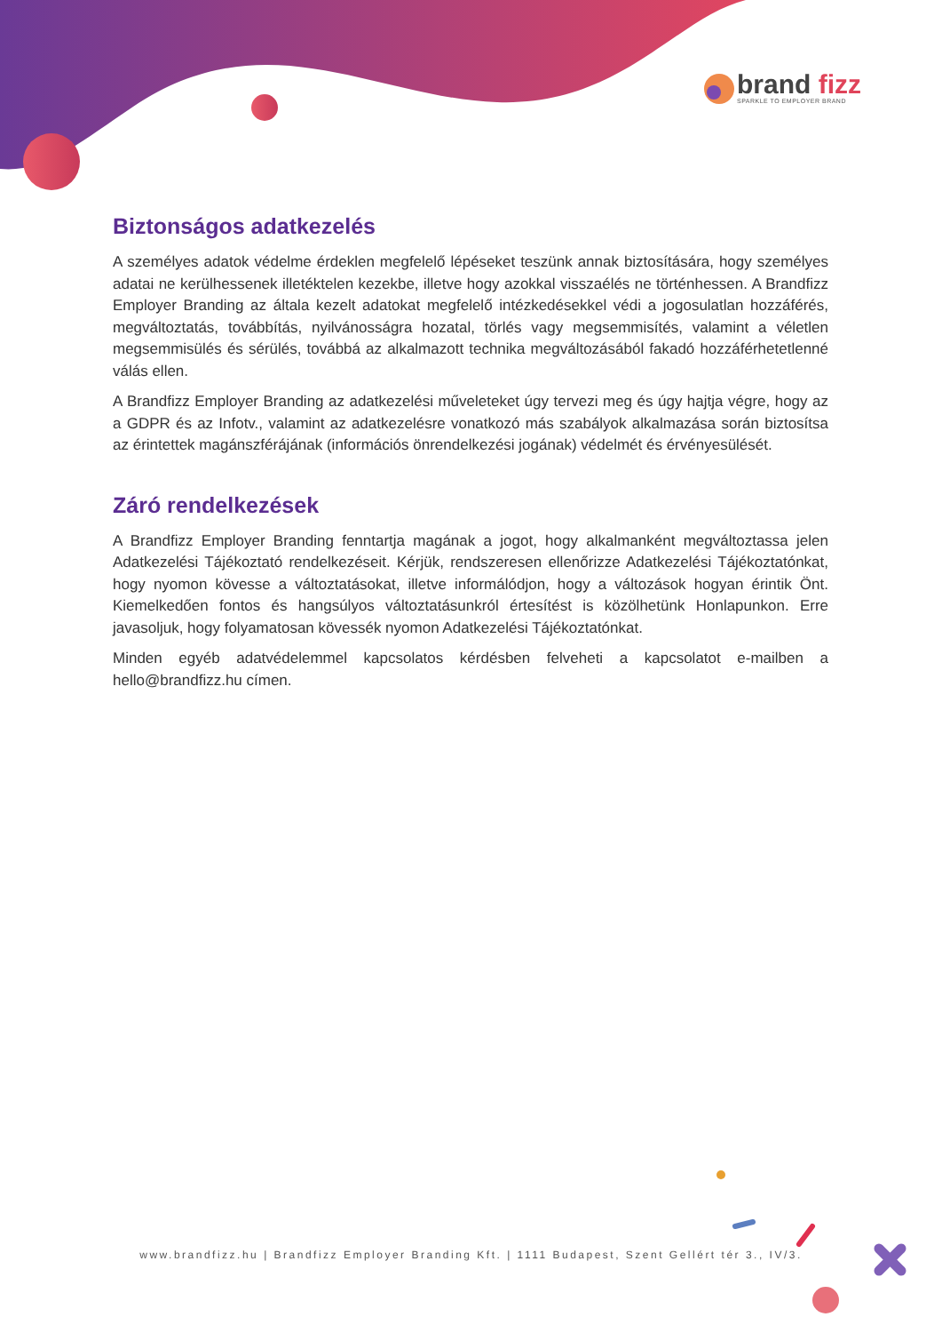brand fizz
SPARKLE TO EMPLOYER BRAND
Biztonságos adatkezelés
A személyes adatok védelme érdeklen megfelelő lépéseket teszünk annak biztosítására, hogy személyes adatai ne kerülhessenek illetéktelen kezekbe, illetve hogy azokkal visszaélés ne történhessen. A Brandfizz Employer Branding az általa kezelt adatokat megfelelő intézkedésekkel védi a jogosulatlan hozzáférés, megváltoztatás, továbbítás, nyilvánosságra hozatal, törlés vagy megsemmisítés, valamint a véletlen megsemmisülés és sérülés, továbbá az alkalmazott technika megváltozásából fakadó hozzáférhetetlenné válás ellen.
A Brandfizz Employer Branding az adatkezelési műveleteket úgy tervezi meg és úgy hajtja végre, hogy az a GDPR és az Infotv., valamint az adatkezelésre vonatkozó más szabályok alkalmazása során biztosítsa az érintettek magánszférájának (információs önrendelkezési jogának) védelmét és érvényesülését.
Záró rendelkezések
A Brandfizz Employer Branding fenntartja magának a jogot, hogy alkalmanként megváltoztassa jelen Adatkezelési Tájékoztató rendelkezéseit. Kérjük, rendszeresen ellenőrizze Adatkezelési Tájékoztatónkat, hogy nyomon kövesse a változtatásokat, illetve informálódjon, hogy a változások hogyan érintik Önt. Kiemelkedően fontos és hangsúlyos változtatásunkról értesítést is közölhetünk Honlapunkon. Erre javasoljuk, hogy folyamatosan kövessék nyomon Adatkezelési Tájékoztatónkat.
Minden egyéb adatvédelemmel kapcsolatos kérdésben felveheti a kapcsolatot e-mailben a hello@brandfizz.hu címen.
www.brandfizz.hu | Brandfizz Employer Branding Kft. | 1111 Budapest, Szent Gellért tér 3., IV/3.